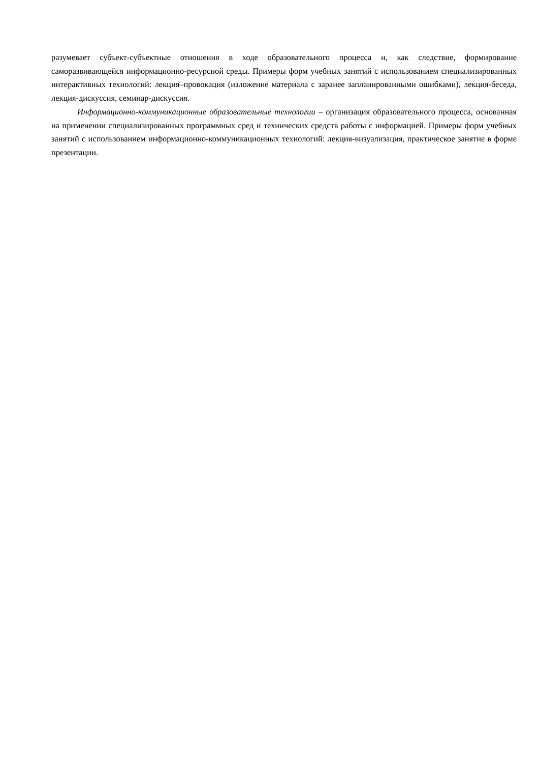разумевает субъект-субъектные отношения в ходе образовательного процесса и, как следствие, формирование саморазвивающейся информационно-ресурсной среды. Примеры форм учебных занятий с использованием специализированных интерактивных технологий: лекция–провокация (изложение материала с заранее запланированными ошибками), лекция-беседа, лекция-дискуссия, семинар-дискуссия.
Информационно-коммуникационные образовательные технологии – организация образовательного процесса, основанная на применении специализированных программных сред и технических средств работы с информацией. Примеры форм учебных занятий с использованием информационно-коммуникационных технологий: лекция-визуализация, практическое занятие в форме презентации.